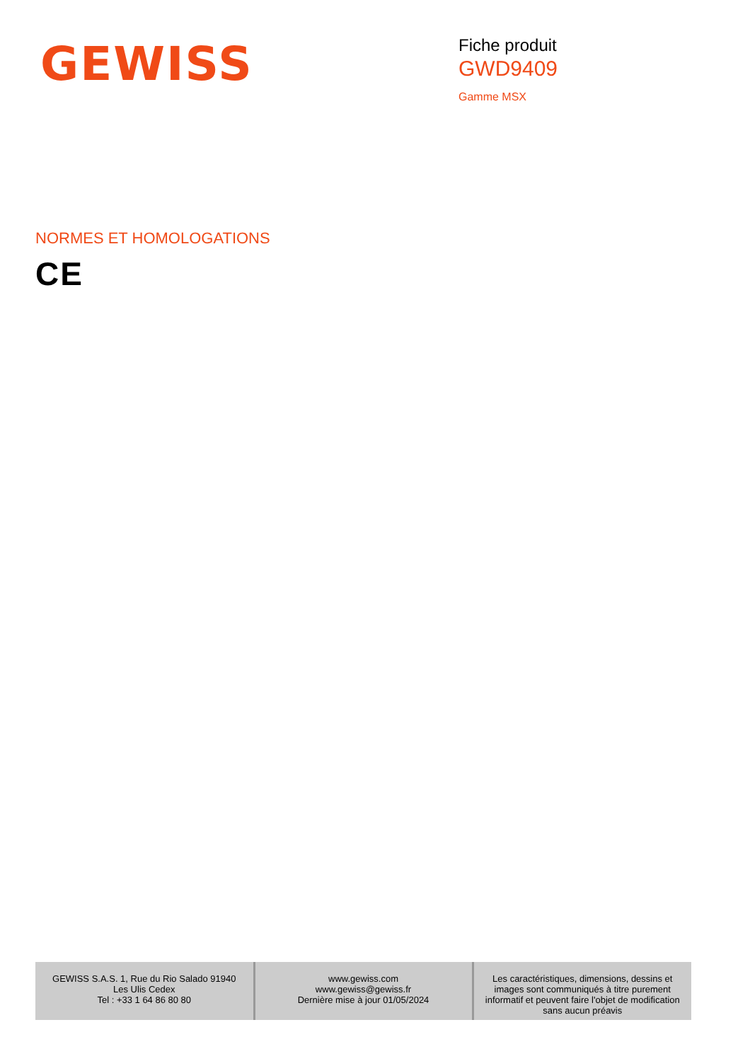GEWISS
Fiche produit
GWD9409
Gamme MSX
NORMES ET HOMOLOGATIONS
CE
| GEWISS S.A.S. 1, Rue du Rio Salado 91940 Les Ulis Cedex Tel : +33 1 64 86 80 80 | www.gewiss.com www.gewiss@gewiss.fr Dernière mise à jour 01/05/2024 | Les caractéristiques, dimensions, dessins et images sont communiqués à titre purement informatif et peuvent faire l'objet de modification sans aucun préavis |